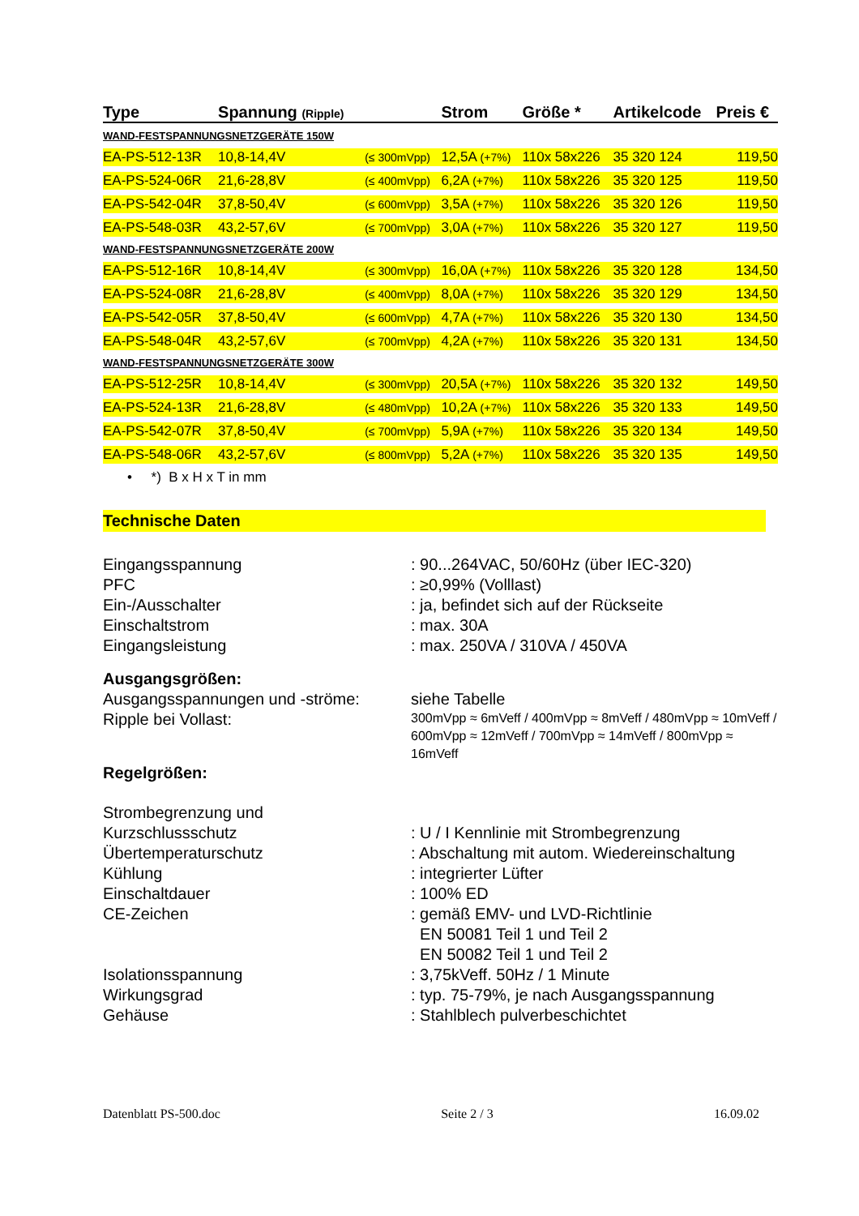| Type | Spannung (Ripple) | | Strom | | Größe * | Artikelcode | Preis € |
| --- | --- | --- | --- | --- | --- | --- | --- |
| WAND-FESTSPANNUNGSNETZGERÄTE 150W | | | | | | | |
| EA-PS-512-13R | 10,8-14,4V | (≤ 300mVpp) | 12,5A (+7%) | | 110x 58x226 | 35 320 124 | 119,50 |
| EA-PS-524-06R | 21,6-28,8V | (≤ 400mVpp) | 6,2A (+7%) | | 110x 58x226 | 35 320 125 | 119,50 |
| EA-PS-542-04R | 37,8-50,4V | (≤ 600mVpp) | 3,5A (+7%) | | 110x 58x226 | 35 320 126 | 119,50 |
| EA-PS-548-03R | 43,2-57,6V | (≤ 700mVpp) | 3,0A (+7%) | | 110x 58x226 | 35 320 127 | 119,50 |
| WAND-FESTSPANNUNGSNETZGERÄTE 200W | | | | | | | |
| EA-PS-512-16R | 10,8-14,4V | (≤ 300mVpp) | 16,0A (+7%) | | 110x 58x226 | 35 320 128 | 134,50 |
| EA-PS-524-08R | 21,6-28,8V | (≤ 400mVpp) | 8,0A (+7%) | | 110x 58x226 | 35 320 129 | 134,50 |
| EA-PS-542-05R | 37,8-50,4V | (≤ 600mVpp) | 4,7A (+7%) | | 110x 58x226 | 35 320 130 | 134,50 |
| EA-PS-548-04R | 43,2-57,6V | (≤ 700mVpp) | 4,2A (+7%) | | 110x 58x226 | 35 320 131 | 134,50 |
| WAND-FESTSPANNUNGSNETZGERÄTE 300W | | | | | | | |
| EA-PS-512-25R | 10,8-14,4V | (≤ 300mVpp) | 20,5A (+7%) | | 110x 58x226 | 35 320 132 | 149,50 |
| EA-PS-524-13R | 21,6-28,8V | (≤ 480mVpp) | 10,2A (+7%) | | 110x 58x226 | 35 320 133 | 149,50 |
| EA-PS-542-07R | 37,8-50,4V | (≤ 700mVpp) | 5,9A (+7%) | | 110x 58x226 | 35 320 134 | 149,50 |
| EA-PS-548-06R | 43,2-57,6V | (≤ 800mVpp) | 5,2A (+7%) | | 110x 58x226 | 35 320 135 | 149,50 |
• *) B x H x T in mm
Technische Daten
| Eingangsspannung | : 90...264VAC, 50/60Hz (über IEC-320) |
| PFC | : ≥0,99% (Volllast) |
| Ein-/Ausschalter | : ja, befindet sich auf der Rückseite |
| Einschaltstrom | : max. 30A |
| Eingangsleistung | : max. 250VA / 310VA / 450VA |
| Ausgangsgrößen: | |
| Ausgangsspannungen und -ströme: | siehe Tabelle |
| Ripple bei Vollast: | 300mVpp ≈ 6mVeff / 400mVpp ≈ 8mVeff / 480mVpp ≈ 10mVeff / 600mVpp ≈ 12mVeff / 700mVpp ≈ 14mVeff / 800mVpp ≈ 16mVeff |
| Regelgrößen: | |
| Strombegrenzung und Kurzschlussschutz | : U / I Kennlinie mit Strombegrenzung |
| Übertemperaturschutz | : Abschaltung mit autom. Wiedereinschaltung |
| Kühlung | : integrierter Lüfter |
| Einschaltdauer | : 100% ED |
| CE-Zeichen | : gemäß EMV- und LVD-Richtlinie EN 50081 Teil 1 und Teil 2 EN 50082 Teil 1 und Teil 2 |
| Isolationsspannung | : 3,75kVeff. 50Hz / 1 Minute |
| Wirkungsgrad | : typ. 75-79%, je nach Ausgangsspannung |
| Gehäuse | : Stahlblech pulverbeschichtet |
Datenblatt PS-500.doc Seite 2 / 3 16.09.02